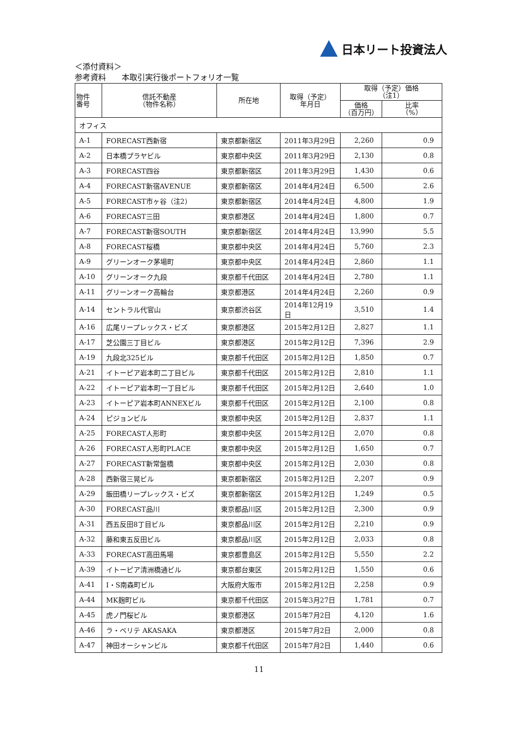日本リート投資法人
＜添付資料＞
参考資料　　本取引実行後ポートフォリオ一覧
| 物件 番号 | 信託不動産 （物件名称） | 所在地 | 取得（予定） 年月日 | 取得（予定）価格 （注1） | |
| --- | --- | --- | --- | --- | --- |
| | | | | 価格 （百万円） | 比率 （%） |
| オフィス | | | | | |
| A-1 | FORECAST西新宿 | 東京都新宿区 | 2011年3月29日 | 2,260 | 0.9 |
| A-2 | 日本橋プラヤビル | 東京都中央区 | 2011年3月29日 | 2,130 | 0.8 |
| A-3 | FORECAST四谷 | 東京都新宿区 | 2011年3月29日 | 1,430 | 0.6 |
| A-4 | FORECAST新宿AVENUE | 東京都新宿区 | 2014年4月24日 | 6,500 | 2.6 |
| A-5 | FORECAST市ヶ谷（注2） | 東京都新宿区 | 2014年4月24日 | 4,800 | 1.9 |
| A-6 | FORECAST三田 | 東京都港区 | 2014年4月24日 | 1,800 | 0.7 |
| A-7 | FORECAST新宿SOUTH | 東京都新宿区 | 2014年4月24日 | 13,990 | 5.5 |
| A-8 | FORECAST桜橋 | 東京都中央区 | 2014年4月24日 | 5,760 | 2.3 |
| A-9 | グリーンオーク茅場町 | 東京都中央区 | 2014年4月24日 | 2,860 | 1.1 |
| A-10 | グリーンオーク九段 | 東京都千代田区 | 2014年4月24日 | 2,780 | 1.1 |
| A-11 | グリーンオーク高輪台 | 東京都港区 | 2014年4月24日 | 2,260 | 0.9 |
| A-14 | セントラル代官山 | 東京都渋谷区 | 2014年12月19日 | 3,510 | 1.4 |
| A-16 | 広尾リープレックス・ビズ | 東京都港区 | 2015年2月12日 | 2,827 | 1.1 |
| A-17 | 芝公園三丁目ビル | 東京都港区 | 2015年2月12日 | 7,396 | 2.9 |
| A-19 | 九段北325ビル | 東京都千代田区 | 2015年2月12日 | 1,850 | 0.7 |
| A-21 | イトーピア岩本町二丁目ビル | 東京都千代田区 | 2015年2月12日 | 2,810 | 1.1 |
| A-22 | イトーピア岩本町一丁目ビル | 東京都千代田区 | 2015年2月12日 | 2,640 | 1.0 |
| A-23 | イトーピア岩本町ANNEXビル | 東京都千代田区 | 2015年2月12日 | 2,100 | 0.8 |
| A-24 | ピジョンビル | 東京都中央区 | 2015年2月12日 | 2,837 | 1.1 |
| A-25 | FORECAST人形町 | 東京都中央区 | 2015年2月12日 | 2,070 | 0.8 |
| A-26 | FORECAST人形町PLACE | 東京都中央区 | 2015年2月12日 | 1,650 | 0.7 |
| A-27 | FORECAST新常盤橋 | 東京都中央区 | 2015年2月12日 | 2,030 | 0.8 |
| A-28 | 西新宿三晃ビル | 東京都新宿区 | 2015年2月12日 | 2,207 | 0.9 |
| A-29 | 飯田橋リープレックス・ビズ | 東京都新宿区 | 2015年2月12日 | 1,249 | 0.5 |
| A-30 | FORECAST品川 | 東京都品川区 | 2015年2月12日 | 2,300 | 0.9 |
| A-31 | 西五反田8丁目ビル | 東京都品川区 | 2015年2月12日 | 2,210 | 0.9 |
| A-32 | 藤和東五反田ビル | 東京都品川区 | 2015年2月12日 | 2,033 | 0.8 |
| A-33 | FORECAST高田馬場 | 東京都豊島区 | 2015年2月12日 | 5,550 | 2.2 |
| A-39 | イトーピア清洲橋通ビル | 東京都台東区 | 2015年2月12日 | 1,550 | 0.6 |
| A-41 | I・S南森町ビル | 大阪府大阪市 | 2015年2月12日 | 2,258 | 0.9 |
| A-44 | MK麹町ビル | 東京都千代田区 | 2015年3月27日 | 1,781 | 0.7 |
| A-45 | 虎ノ門桜ビル | 東京都港区 | 2015年7月2日 | 4,120 | 1.6 |
| A-46 | ラ・ベリテ AKASAKA | 東京都港区 | 2015年7月2日 | 2,000 | 0.8 |
| A-47 | 神田オーシャンビル | 東京都千代田区 | 2015年7月2日 | 1,440 | 0.6 |
11